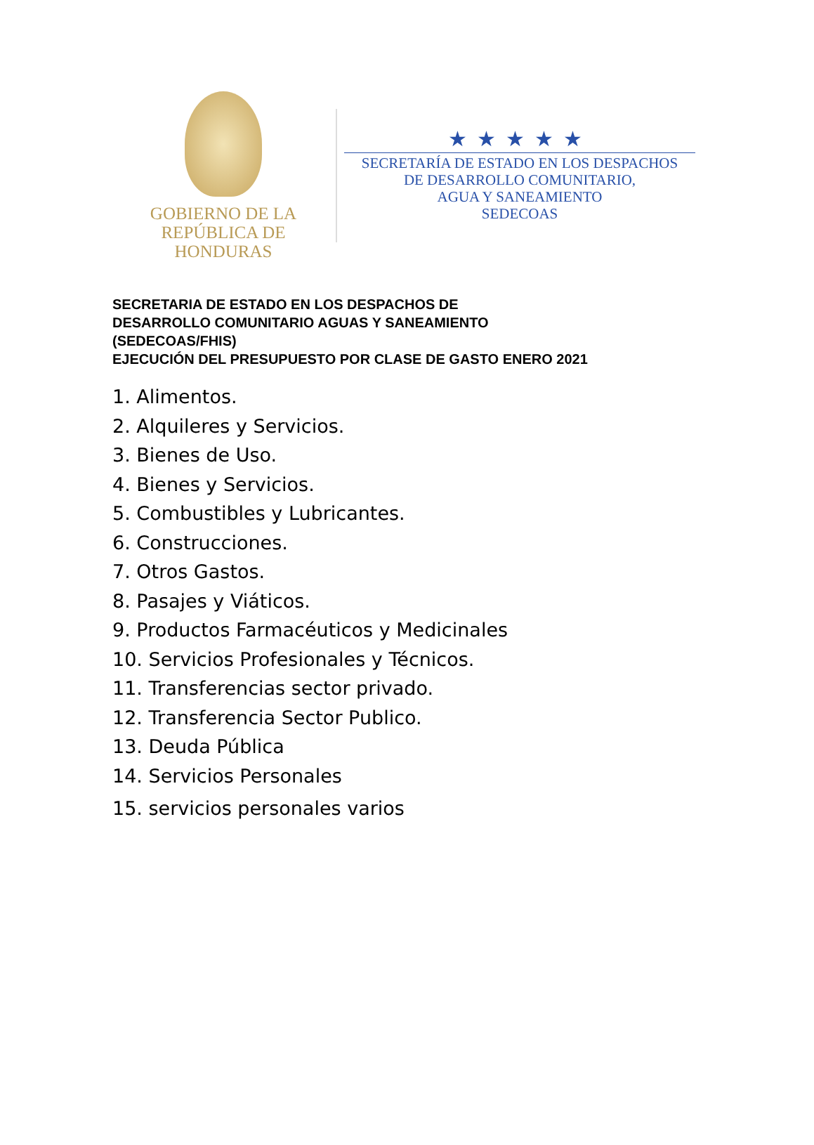GOBIERNO DE LA
REPÚBLICA DE HONDURAS
★★★★★
SECRETARÍA DE ESTADO EN LOS DESPACHOS
DE DESARROLLO COMUNITARIO,
AGUA Y SANEAMIENTO
SEDECOAS
SECRETARIA DE ESTADO EN LOS DESPACHOS DE
DESARROLLO COMUNITARIO AGUAS Y SANEAMIENTO
(SEDECOAS/FHIS)
EJECUCIÓN DEL PRESUPUESTO POR CLASE DE GASTO ENERO 2021
1. Alimentos.
2. Alquileres y Servicios.
3. Bienes de Uso.
4. Bienes y Servicios.
5. Combustibles y Lubricantes.
6. Construcciones.
7. Otros Gastos.
8. Pasajes y Viáticos.
9. Productos Farmacéuticos y Medicinales
10. Servicios Profesionales y Técnicos.
11. Transferencias sector privado.
12. Transferencia Sector Publico.
13. Deuda Pública
14. Servicios Personales
15. servicios personales varios